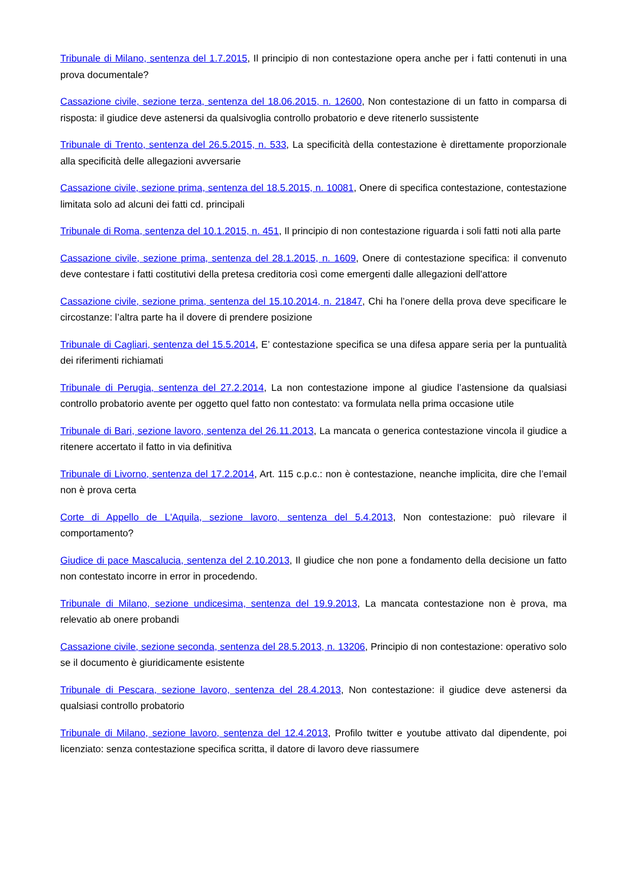Tribunale di Milano, sentenza del 1.7.2015, Il principio di non contestazione opera anche per i fatti contenuti in una prova documentale?
Cassazione civile, sezione terza, sentenza del 18.06.2015, n. 12600, Non contestazione di un fatto in comparsa di risposta: il giudice deve astenersi da qualsivoglia controllo probatorio e deve ritenerlo sussistente
Tribunale di Trento, sentenza del 26.5.2015, n. 533, La specificità della contestazione è direttamente proporzionale alla specificità delle allegazioni avversarie
Cassazione civile, sezione prima, sentenza del 18.5.2015, n. 10081, Onere di specifica contestazione, contestazione limitata solo ad alcuni dei fatti cd. principali
Tribunale di Roma, sentenza del 10.1.2015, n. 451, Il principio di non contestazione riguarda i soli fatti noti alla parte
Cassazione civile, sezione prima, sentenza del 28.1.2015, n. 1609, Onere di contestazione specifica: il convenuto deve contestare i fatti costitutivi della pretesa creditoria così come emergenti dalle allegazioni dell'attore
Cassazione civile, sezione prima, sentenza del 15.10.2014, n. 21847, Chi ha l’onere della prova deve specificare le circostanze: l’altra parte ha il dovere di prendere posizione
Tribunale di Cagliari, sentenza del 15.5.2014, E’ contestazione specifica se una difesa appare seria per la puntualità dei riferimenti richiamati
Tribunale di Perugia, sentenza del 27.2.2014, La non contestazione impone al giudice l’astensione da qualsiasi controllo probatorio avente per oggetto quel fatto non contestato: va formulata nella prima occasione utile
Tribunale di Bari, sezione lavoro, sentenza del 26.11.2013, La mancata o generica contestazione vincola il giudice a ritenere accertato il fatto in via definitiva
Tribunale di Livorno, sentenza del 17.2.2014, Art. 115 c.p.c.: non è contestazione, neanche implicita, dire che l’email non è prova certa
Corte di Appello de L'Aquila, sezione lavoro, sentenza del 5.4.2013, Non contestazione: può rilevare il comportamento?
Giudice di pace Mascalucia, sentenza del 2.10.2013, Il giudice che non pone a fondamento della decisione un fatto non contestato incorre in error in procedendo.
Tribunale di Milano, sezione undicesima, sentenza del 19.9.2013, La mancata contestazione non è prova, ma relevatio ab onere probandi
Cassazione civile, sezione seconda, sentenza del 28.5.2013, n. 13206, Principio di non contestazione: operativo solo se il documento è giuridicamente esistente
Tribunale di Pescara, sezione lavoro, sentenza del 28.4.2013, Non contestazione: il giudice deve astenersi da qualsiasi controllo probatorio
Tribunale di Milano, sezione lavoro, sentenza del 12.4.2013, Profilo twitter e youtube attivato dal dipendente, poi licenziato: senza contestazione specifica scritta, il datore di lavoro deve riassumere